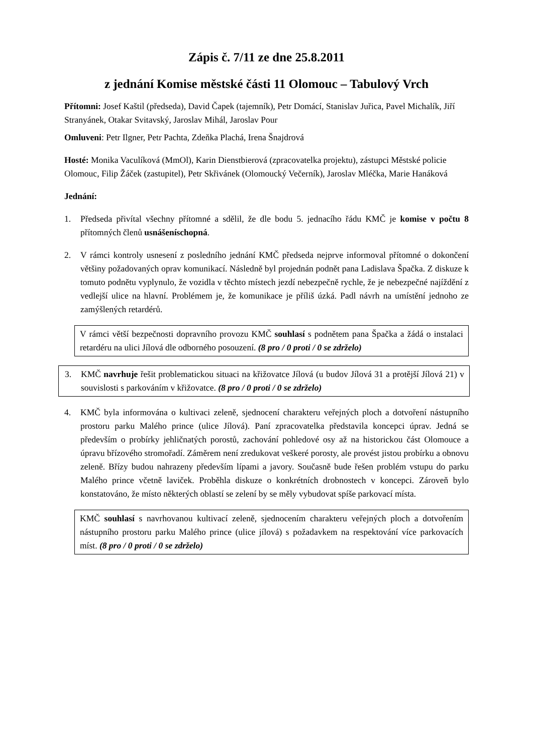Zápis č. 7/11 ze dne 25.8.2011
z jednání Komise městské části 11 Olomouc – Tabulový Vrch
Přítomni: Josef Kaštil (předseda), David Čapek (tajemník), Petr Domácí, Stanislav Juřica, Pavel Michalík, Jiří Stranyánek, Otakar Svitavský, Jaroslav Mihál, Jaroslav Pour
Omluveni: Petr Ilgner, Petr Pachta, Zdeňka Plachá, Irena Šnajdrová
Hosté: Monika Vaculíková (MmOl), Karin Dienstbierová (zpracovatelka projektu), zástupci Městské policie Olomouc, Filip Žáček (zastupitel), Petr Skřivánek (Olomoucký Večerník), Jaroslav Mléčka, Marie Hanáková
Jednání:
1. Předseda přivítal všechny přítomné a sdělil, že dle bodu 5. jednacího řádu KMČ je komise v počtu 8 přítomných členů usnášeníschopná.
2. V rámci kontroly usnesení z posledního jednání KMČ předseda nejprve informoval přítomné o dokončení většiny požadovaných oprav komunikací. Následně byl projednán podnět pana Ladislava Špačka. Z diskuze k tomuto podnětu vyplynulo, že vozidla v těchto místech jezdí nebezpečně rychle, že je nebezpečné najíždění z vedlejší ulice na hlavní. Problémem je, že komunikace je příliš úzká. Padl návrh na umístění jednoho ze zamýšlených retardérů.
V rámci větší bezpečnosti dopravního provozu KMČ souhlasí s podnětem pana Špačka a žádá o instalaci retardéru na ulici Jílová dle odborného posouzení. (8 pro / 0 proti / 0 se zdrželo)
3. KMČ navrhuje řešit problematickou situaci na křižovatce Jílová (u budov Jílová 31 a protější Jílová 21) v souvislosti s parkováním v křižovatce. (8 pro / 0 proti / 0 se zdrželo)
4. KMČ byla informována o kultivaci zeleně, sjednocení charakteru veřejných ploch a dotvoření nástupního prostoru parku Malého prince (ulice Jílová). Paní zpracovatelka představila koncepci úprav. Jedná se především o probírky jehličnatých porostů, zachování pohledové osy až na historickou část Olomouce a úpravu břízového stromořadí. Záměrem není zredukovat veškeré porosty, ale provést jistou probírku a obnovu zeleně. Břízy budou nahrazeny především lípami a javory. Současně bude řešen problém vstupu do parku Malého prince včetně laviček. Proběhla diskuze o konkrétních drobnostech v koncepci. Zároveň bylo konstatováno, že místo některých oblastí se zelení by se měly vybudovat spíše parkovací místa.
KMČ souhlasí s navrhovanou kultivací zeleně, sjednocením charakteru veřejných ploch a dotvořením nástupního prostoru parku Malého prince (ulice jílová) s požadavkem na respektování více parkovacích míst. (8 pro / 0 proti / 0 se zdrželo)